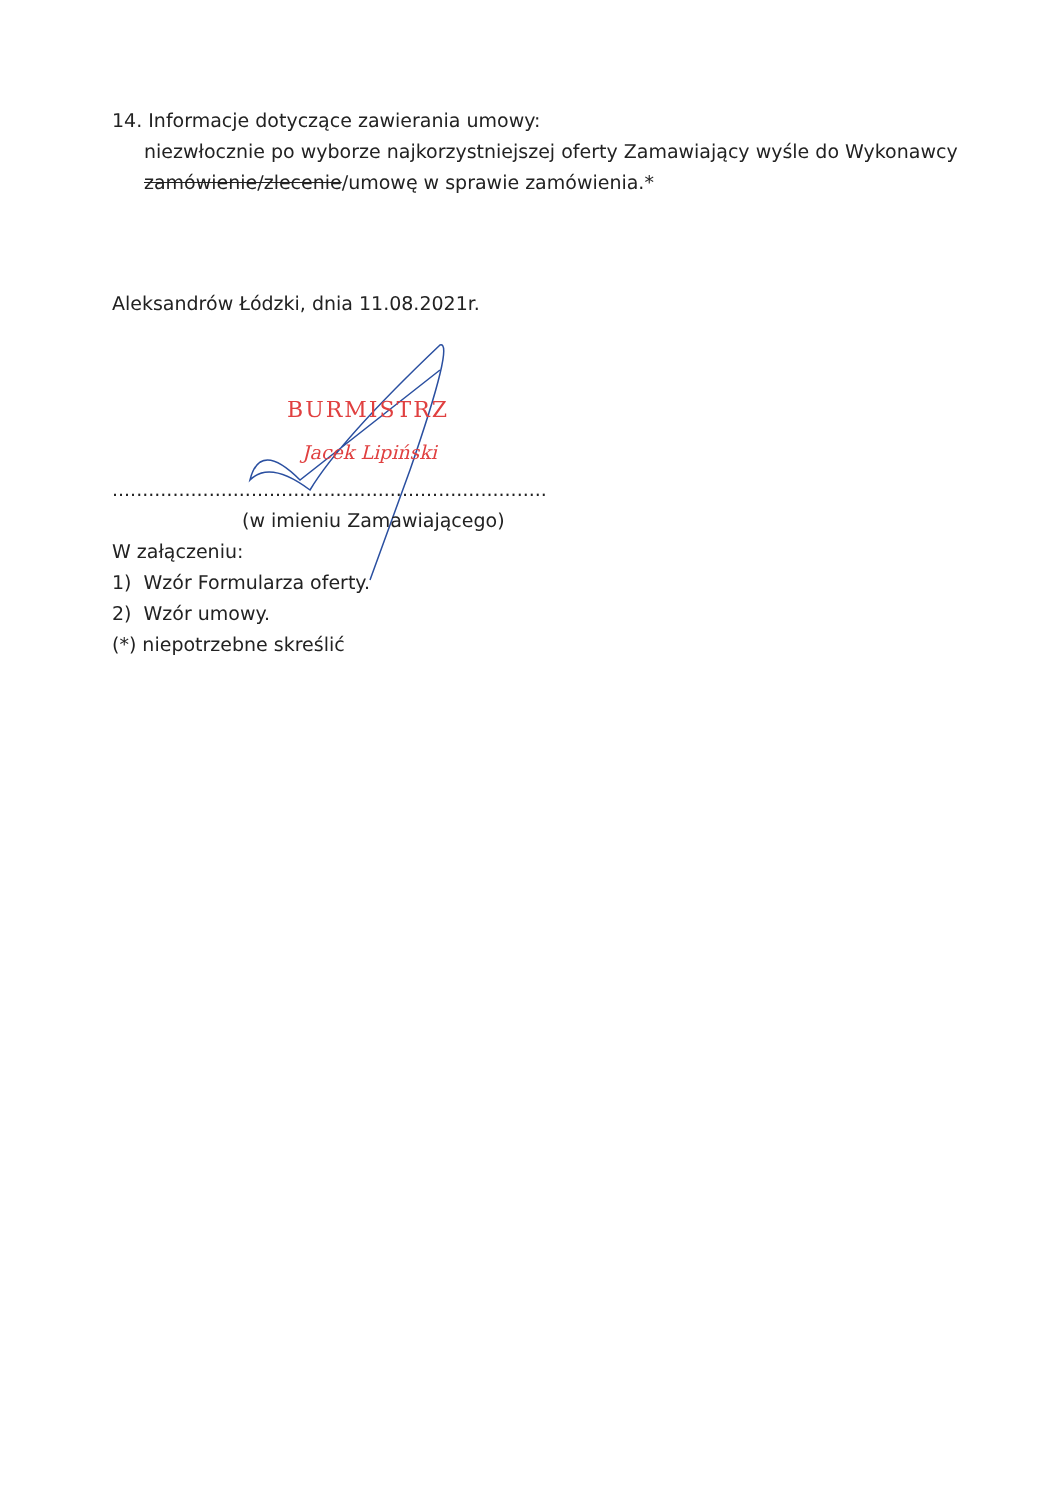14. Informacje dotyczące zawierania umowy:
niezwłocznie po wyborze najkorzystniejszej oferty Zamawiający wyśle do Wykonawcy
zamówienie/zlecenie/umowę w sprawie zamówienia.*
Aleksandrów Łódzki, dnia 11.08.2021r.
BURMISTRZ
Jacek Lipiński
........................................................................
(w imieniu Zamawiającego)
W załączeniu:
1) Wzór Formularza oferty.
2) Wzór umowy.
(*) niepotrzebne skreślić